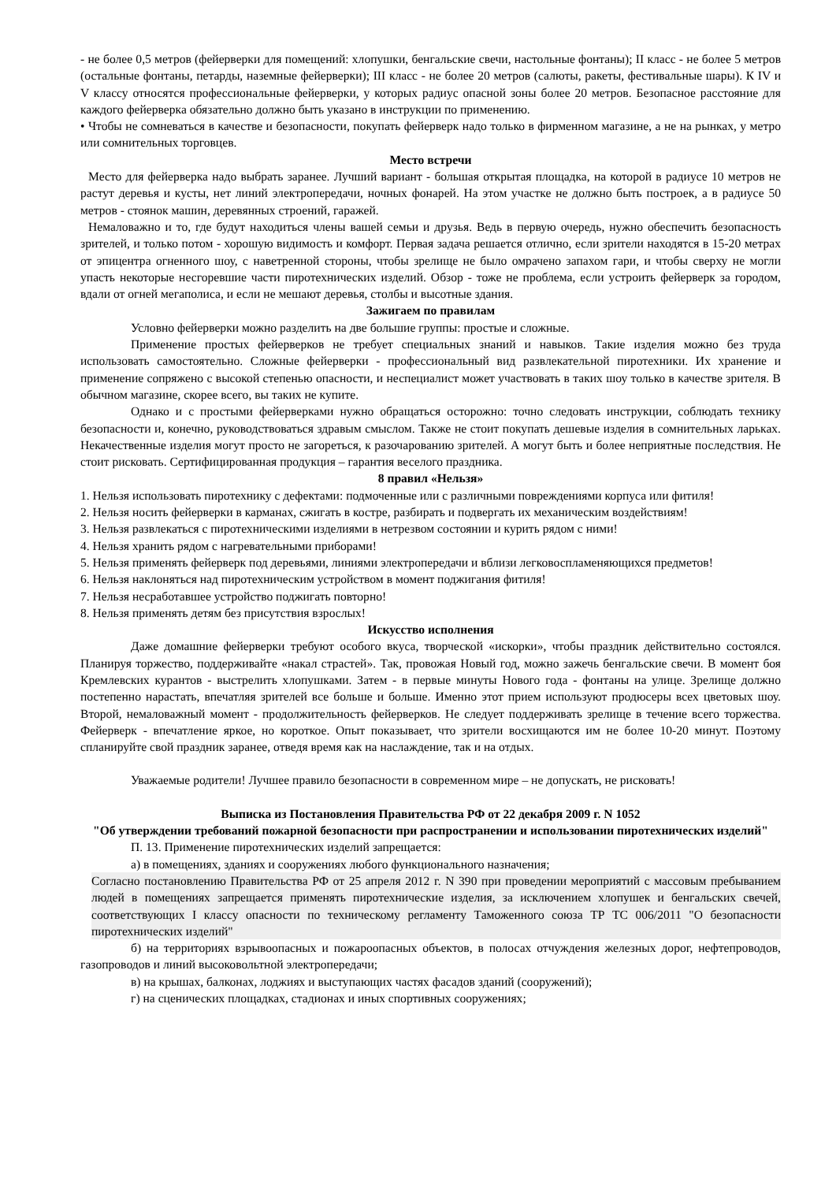- не более 0,5 метров (фейерверки для помещений: хлопушки, бенгальские свечи, настольные фонтаны); II класс - не более 5 метров (остальные фонтаны, петарды, наземные фейерверки); III класс - не более 20 метров (салюты, ракеты, фестивальные шары). К IV и V классу относятся профессиональные фейерверки, у которых радиус опасной зоны более 20 метров. Безопасное расстояние для каждого фейерверка обязательно должно быть указано в инструкции по применению.
• Чтобы не сомневаться в качестве и безопасности, покупать фейерверк надо только в фирменном магазине, а не на рынках, у метро или сомнительных торговцев.
Место встречи
Место для фейерверка надо выбрать заранее. Лучший вариант - большая открытая площадка, на которой в радиусе 10 метров не растут деревья и кусты, нет линий электропередачи, ночных фонарей. На этом участке не должно быть построек, а в радиусе 50 метров - стоянок машин, деревянных строений, гаражей.
Немаловажно и то, где будут находиться члены вашей семьи и друзья. Ведь в первую очередь, нужно обеспечить безопасность зрителей, и только потом - хорошую видимость и комфорт. Первая задача решается отлично, если зрители находятся в 15-20 метрах от эпицентра огненного шоу, с наветренной стороны, чтобы зрелище не было омрачено запахом гари, и чтобы сверху не могли упасть некоторые несгоревшие части пиротехнических изделий. Обзор - тоже не проблема, если устроить фейерверк за городом, вдали от огней мегаполиса, и если не мешают деревья, столбы и высотные здания.
Зажигаем по правилам
Условно фейерверки можно разделить на две большие группы: простые и сложные.
Применение простых фейерверков не требует специальных знаний и навыков. Такие изделия можно без труда использовать самостоятельно. Сложные фейерверки - профессиональный вид развлекательной пиротехники. Их хранение и применение сопряжено с высокой степенью опасности, и неспециалист может участвовать в таких шоу только в качестве зрителя. В обычном магазине, скорее всего, вы таких не купите.
Однако и с простыми фейерверками нужно обращаться осторожно: точно следовать инструкции, соблюдать технику безопасности и, конечно, руководствоваться здравым смыслом. Также не стоит покупать дешевые изделия в сомнительных ларьках. Некачественные изделия могут просто не загореться, к разочарованию зрителей. А могут быть и более неприятные последствия. Не стоит рисковать. Сертифицированная продукция – гарантия веселого праздника.
8 правил «Нельзя»
1. Нельзя использовать пиротехнику с дефектами: подмоченные или с различными повреждениями корпуса или фитиля!
2. Нельзя носить фейерверки в карманах, сжигать в костре, разбирать и подвергать их механическим воздействиям!
3. Нельзя развлекаться с пиротехническими изделиями в нетрезвом состоянии и курить рядом с ними!
4. Нельзя хранить рядом с нагревательными приборами!
5. Нельзя применять фейерверк под деревьями, линиями электропередачи и вблизи легковоспламеняющихся предметов!
6. Нельзя наклоняться над пиротехническим устройством в момент поджигания фитиля!
7. Нельзя несработавшее устройство поджигать повторно!
8. Нельзя применять детям без присутствия взрослых!
Искусство исполнения
Даже домашние фейерверки требуют особого вкуса, творческой «искорки», чтобы праздник действительно состоялся. Планируя торжество, поддерживайте «накал страстей». Так, провожая Новый год, можно зажечь бенгальские свечи. В момент боя Кремлевских курантов - выстрелить хлопушками. Затем - в первые минуты Нового года - фонтаны на улице. Зрелище должно постепенно нарастать, впечатляя зрителей все больше и больше. Именно этот прием используют продюсеры всех цветовых шоу. Второй, немаловажный момент - продолжительность фейерверков. Не следует поддерживать зрелище в течение всего торжества. Фейерверк - впечатление яркое, но короткое. Опыт показывает, что зрители восхищаются им не более 10-20 минут. Поэтому спланируйте свой праздник заранее, отведя время как на наслаждение, так и на отдых.
Уважаемые родители! Лучшее правило безопасности в современном мире – не допускать, не рисковать!
Выписка из Постановления Правительства РФ от 22 декабря 2009 г. N 1052
"Об утверждении требований пожарной безопасности при распространении и использовании пиротехнических изделий"
П. 13. Применение пиротехнических изделий запрещается:
а) в помещениях, зданиях и сооружениях любого функционального назначения;
Согласно постановлению Правительства РФ от 25 апреля 2012 г. N 390 при проведении мероприятий с массовым пребыванием людей в помещениях запрещается применять пиротехнические изделия, за исключением хлопушек и бенгальских свечей, соответствующих I классу опасности по техническому регламенту Таможенного союза ТР ТС 006/2011 "О безопасности пиротехнических изделий"
б) на территориях взрывоопасных и пожароопасных объектов, в полосах отчуждения железных дорог, нефтепроводов, газопроводов и линий высоковольтной электропередачи;
в) на крышах, балконах, лоджиях и выступающих частях фасадов зданий (сооружений);
г) на сценических площадках, стадионах и иных спортивных сооружениях;